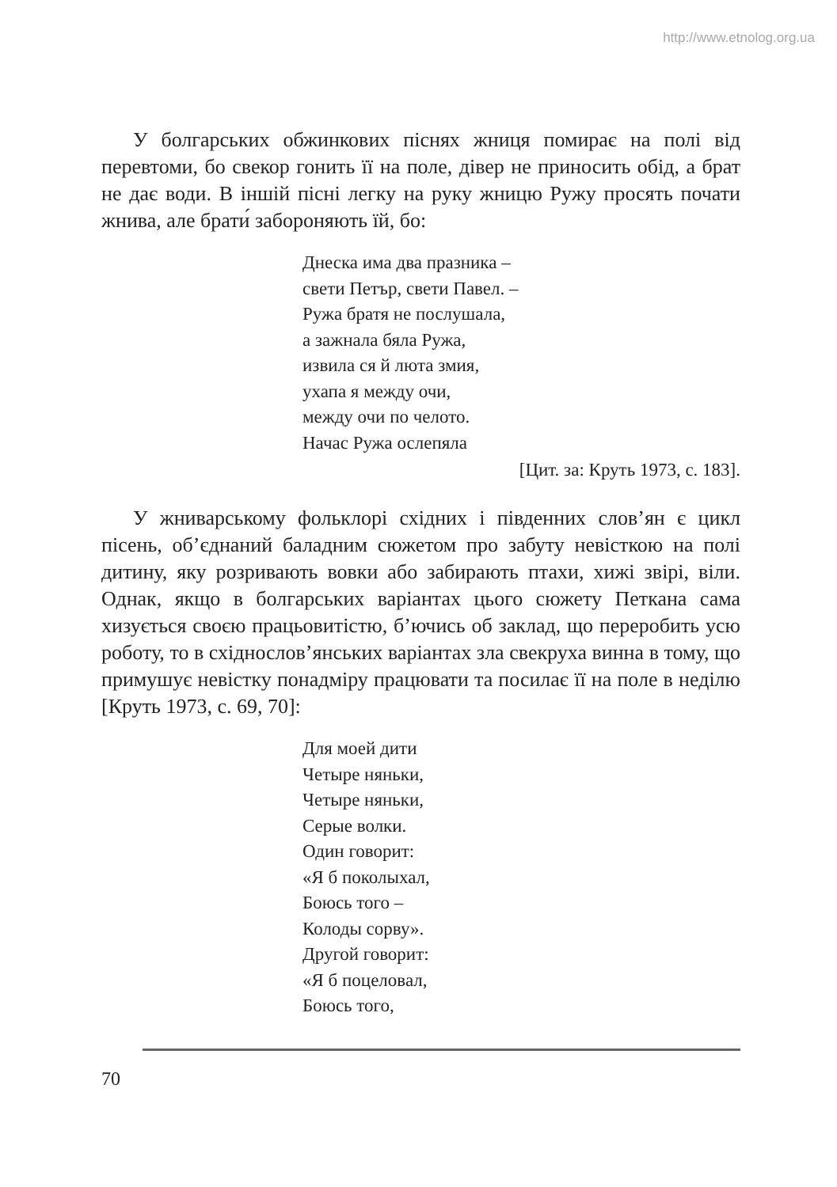http://www.etnolog.org.ua
У болгарських обжинкових піснях жниця помирає на полі від перевтоми, бо свекор гонить її на поле, дівер не приносить обід, а брат не дає води. В іншій пісні легку на руку жницю Ружу просять почати жнива, але брати́ забороняють їй, бо:
Днеска има два празника –
свети Петър, свети Павел. –
Ружа братя не послушала,
а зажнала бяла Ружа,
извила ся й люта змия,
ухапа я между очи,
между очи по челото.
Начас Ружа ослепяла
[Цит. за: Круть 1973, с. 183].
У жниварському фольклорі східних і південних слов’ян є цикл пісень, об’єднаний баладним сюжетом про забуту невісткою на полі дитину, яку розривають вовки або забирають птахи, хижі звірі, віли. Однак, якщо в болгарських варіантах цього сюжету Петкана сама хизується своєю працьовитістю, б’ючись об заклад, що переробить усю роботу, то в східнослов’янських варіантах зла свекруха винна в тому, що примушує невістку понадміру працювати та посилає її на поле в неділю [Круть 1973, с. 69, 70]:
Для моей дити
Четыре няньки,
Четыре няньки,
Серые волки.
Один говорит:
«Я б поколыхал,
Боюсь того –
Колоды сорву».
Другой говорит:
«Я б поцеловал,
Боюсь того,
70